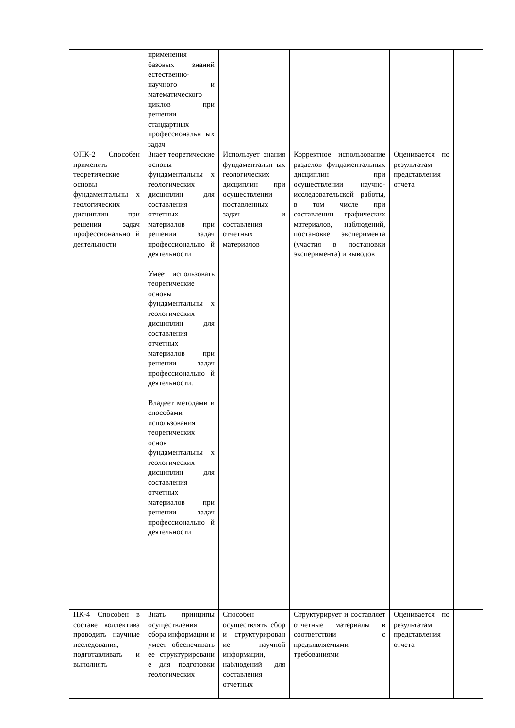| | применения базовых знаний естественно-научного и математического циклов при решении стандартных профессиональн ых задач | | | | |
| ОПК-2 Способен применять теоретические основы фундаментальны х геологических дисциплин при решении задач профессионально й деятельности | Знает теоретические основы фундаментальны х геологических дисциплин для составления отчетных материалов при решении задач профессионально й деятельности Умеет использовать теоретические основы фундаментальны х геологических дисциплин для составления отчетных материалов при решении задач профессионально й деятельности. Владеет методами и способами использования теоретических основ фундаментальны х геологических дисциплин для составления отчетных материалов при решении задач профессионально й деятельности | Использует знания фундаментальн ых геологических дисциплин при осуществлении поставленных задач и составления отчетных материалов | Корректное использование разделов фундаментальных дисциплин при осуществлении научно-исследовательской работы, в том числе при составлении графических материалов, наблюдений, постановке эксперимента (участия в постановки эксперимента) и выводов | Оценивается по результатам представления отчета | |
| ПК-4 Способен в составе коллектива проводить научные исследования, подготавливать и выполнять | Знать принципы осуществления сбора информации и умеет обеспечивать ее структурировани е для подготовки геологических | Способен осуществлять сбор и структурирован ие научной информации, наблюдений для составления отчетных | Структурирует и составляет отчетные материалы в соответствии с предъявляемыми требованиями | Оценивается по результатам представления отчета | |